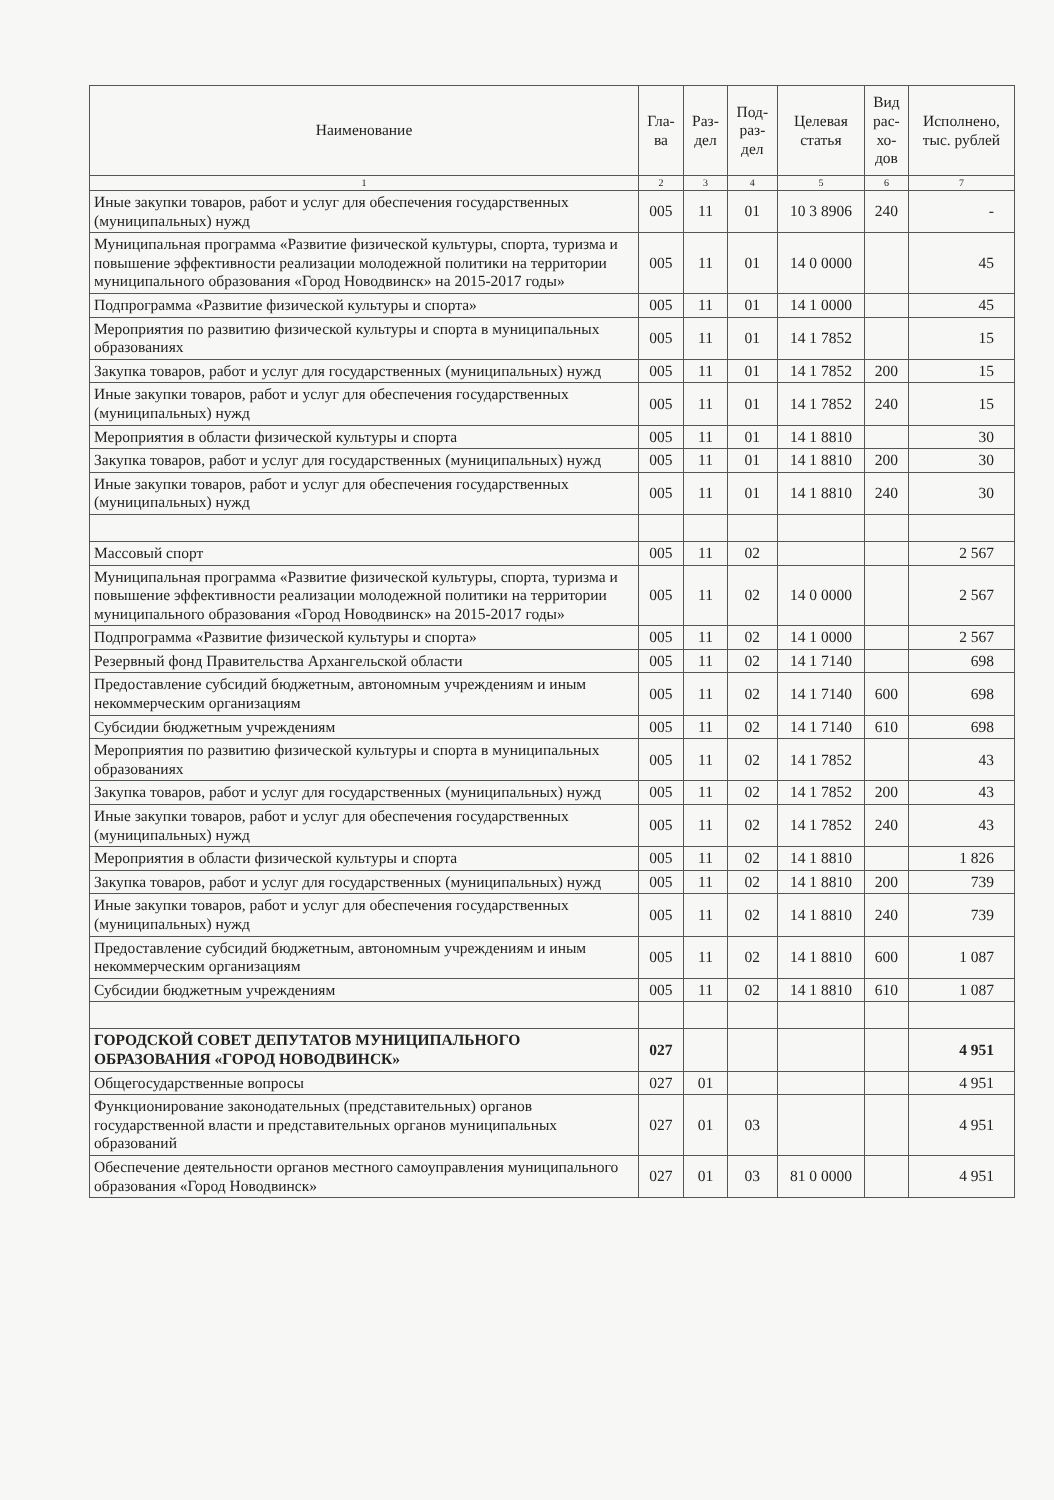| Наименование | Гла- ва | Раз- дел | Под- раз- дел | Целевая статья | Вид рас- хо- дов | Исполнено, тыс. рублей |
| --- | --- | --- | --- | --- | --- | --- |
| 1 | 2 | 3 | 4 | 5 | 6 | 7 |
| Иные закупки товаров, работ и услуг для обеспечения государственных (муниципальных) нужд | 005 | 11 | 01 | 10 3 8906 | 240 | - |
| Муниципальная программа «Развитие физической культуры, спорта, туризма и повышение эффективности реализации молодежной политики на территории муниципального образования «Город Новодвинск» на 2015-2017 годы» | 005 | 11 | 01 | 14 0 0000 | | 45 |
| Подпрограмма «Развитие физической культуры и спорта» | 005 | 11 | 01 | 14 1 0000 | | 45 |
| Мероприятия по развитию физической культуры и спорта в муниципальных образованиях | 005 | 11 | 01 | 14 1 7852 | | 15 |
| Закупка товаров, работ и услуг для государственных (муниципальных) нужд | 005 | 11 | 01 | 14 1 7852 | 200 | 15 |
| Иные закупки товаров, работ и услуг для обеспечения государственных (муниципальных) нужд | 005 | 11 | 01 | 14 1 7852 | 240 | 15 |
| Мероприятия в области физической культуры и спорта | 005 | 11 | 01 | 14 1 8810 | | 30 |
| Закупка товаров, работ и услуг для государственных (муниципальных) нужд | 005 | 11 | 01 | 14 1 8810 | 200 | 30 |
| Иные закупки товаров, работ и услуг для обеспечения государственных (муниципальных) нужд | 005 | 11 | 01 | 14 1 8810 | 240 | 30 |
| Массовый спорт | 005 | 11 | 02 | | | 2 567 |
| Муниципальная программа «Развитие физической культуры, спорта, туризма и повышение эффективности реализации молодежной политики на территории муниципального образования «Город Новодвинск» на 2015-2017 годы» | 005 | 11 | 02 | 14 0 0000 | | 2 567 |
| Подпрограмма «Развитие физической культуры и спорта» | 005 | 11 | 02 | 14 1 0000 | | 2 567 |
| Резервный фонд Правительства Архангельской области | 005 | 11 | 02 | 14 1 7140 | | 698 |
| Предоставление субсидий бюджетным, автономным учреждениям и иным некоммерческим организациям | 005 | 11 | 02 | 14 1 7140 | 600 | 698 |
| Субсидии бюджетным учреждениям | 005 | 11 | 02 | 14 1 7140 | 610 | 698 |
| Мероприятия по развитию физической культуры и спорта в муниципальных образованиях | 005 | 11 | 02 | 14 1 7852 | | 43 |
| Закупка товаров, работ и услуг для государственных (муниципальных) нужд | 005 | 11 | 02 | 14 1 7852 | 200 | 43 |
| Иные закупки товаров, работ и услуг для обеспечения государственных (муниципальных) нужд | 005 | 11 | 02 | 14 1 7852 | 240 | 43 |
| Мероприятия в области физической культуры и спорта | 005 | 11 | 02 | 14 1 8810 | | 1 826 |
| Закупка товаров, работ и услуг для государственных (муниципальных) нужд | 005 | 11 | 02 | 14 1 8810 | 200 | 739 |
| Иные закупки товаров, работ и услуг для обеспечения государственных (муниципальных) нужд | 005 | 11 | 02 | 14 1 8810 | 240 | 739 |
| Предоставление субсидий бюджетным, автономным учреждениям и иным некоммерческим организациям | 005 | 11 | 02 | 14 1 8810 | 600 | 1 087 |
| Субсидии бюджетным учреждениям | 005 | 11 | 02 | 14 1 8810 | 610 | 1 087 |
| ГОРОДСКОЙ СОВЕТ ДЕПУТАТОВ МУНИЦИПАЛЬНОГО ОБРАЗОВАНИЯ «ГОРОД НОВОДВИНСК» | 027 | | | | | 4 951 |
| Общегосударственные вопросы | 027 | 01 | | | | 4 951 |
| Функционирование законодательных (представительных) органов государственной власти и представительных органов муниципальных образований | 027 | 01 | 03 | | | 4 951 |
| Обеспечение деятельности органов местного самоуправления муниципального образования «Город Новодвинск» | 027 | 01 | 03 | 81 0 0000 | | 4 951 |